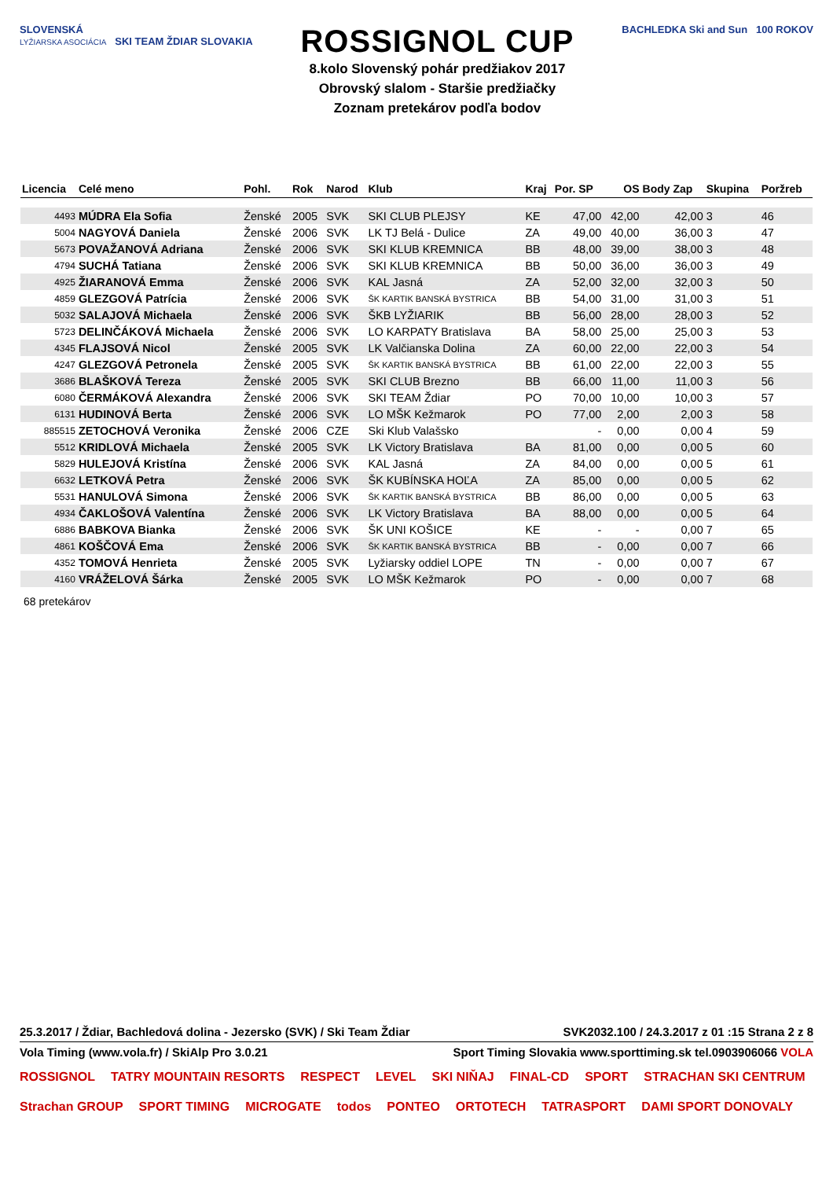SLOVENSKÁ
LYŽIARSKA ASOCIÁCIA SKI TEAM ŽDIAR SLOVAKIA
ROSSIGNOL CUP
8.kolo Slovenský pohár predžiakov 2017
Obrovský slalom - Staršie predžiačky
Zoznam pretekárov podľa bodov
BACHLEDKA Ski and Sun 100 ROKOV
| Licencia | Celé meno | Pohl. | Rok | Narod | Klub | Kraj | Por. SP | OS | Body Zap | Skupina | Poržreb |
| --- | --- | --- | --- | --- | --- | --- | --- | --- | --- | --- | --- |
| 4493 | MÚDRA Ela Sofia | Ženské | 2005 | SVK | SKI CLUB PLEJSY | KE | 47,00 | 42,00 | 42,00 | 3 | 46 |
| 5004 | NAGYOVÁ Daniela | Ženské | 2006 | SVK | LK TJ Belá - Dulice | ZA | 49,00 | 40,00 | 36,00 | 3 | 47 |
| 5673 | POVAŽANOVÁ Adriana | Ženské | 2006 | SVK | SKI KLUB KREMNICA | BB | 48,00 | 39,00 | 38,00 | 3 | 48 |
| 4794 | SUCHÁ Tatiana | Ženské | 2006 | SVK | SKI KLUB KREMNICA | BB | 50,00 | 36,00 | 36,00 | 3 | 49 |
| 4925 | ŽIARANOVÁ Emma | Ženské | 2006 | SVK | KAL Jasná | ZA | 52,00 | 32,00 | 32,00 | 3 | 50 |
| 4859 | GLEZGOVÁ Patrícia | Ženské | 2006 | SVK | ŠK KARTIK BANSKÁ BYSTRICA | BB | 54,00 | 31,00 | 31,00 | 3 | 51 |
| 5032 | SALAJOVÁ Michaela | Ženské | 2006 | SVK | ŠKB LYŽIARIK | BB | 56,00 | 28,00 | 28,00 | 3 | 52 |
| 5723 | DELINČÁKOVÁ Michaela | Ženské | 2006 | SVK | LO KARPATY Bratislava | BA | 58,00 | 25,00 | 25,00 | 3 | 53 |
| 4345 | FLAJSOVÁ Nicol | Ženské | 2005 | SVK | LK Valčianska Dolina | ZA | 60,00 | 22,00 | 22,00 | 3 | 54 |
| 4247 | GLEZGOVÁ Petronela | Ženské | 2005 | SVK | ŠK KARTIK BANSKÁ BYSTRICA | BB | 61,00 | 22,00 | 22,00 | 3 | 55 |
| 3686 | BLAŠKOVÁ Tereza | Ženské | 2005 | SVK | SKI CLUB Brezno | BB | 66,00 | 11,00 | 11,00 | 3 | 56 |
| 6080 | ČERMÁKOVÁ Alexandra | Ženské | 2006 | SVK | SKI TEAM Ždiar | PO | 70,00 | 10,00 | 10,00 | 3 | 57 |
| 6131 | HUDINOVÁ Berta | Ženské | 2006 | SVK | LO MŠK Kežmarok | PO | 77,00 | 2,00 | 2,00 | 3 | 58 |
| 885515 | ZETOCHOVÁ Veronika | Ženské | 2006 | CZE | Ski Klub Valašsko | | - | 0,00 | 0,00 | 4 | 59 |
| 5512 | KRIDLOVÁ Michaela | Ženské | 2005 | SVK | LK Victory Bratislava | BA | 81,00 | 0,00 | 0,00 | 5 | 60 |
| 5829 | HULEJOVÁ Kristína | Ženské | 2006 | SVK | KAL Jasná | ZA | 84,00 | 0,00 | 0,00 | 5 | 61 |
| 6632 | LETKOVÁ Petra | Ženské | 2006 | SVK | ŠK KUBÍNSKA HOĽA | ZA | 85,00 | 0,00 | 0,00 | 5 | 62 |
| 5531 | HANULOVÁ Simona | Ženské | 2006 | SVK | ŠK KARTIK BANSKÁ BYSTRICA | BB | 86,00 | 0,00 | 0,00 | 5 | 63 |
| 4934 | ČAKLOŠOVÁ Valentína | Ženské | 2006 | SVK | LK Victory Bratislava | BA | 88,00 | 0,00 | 0,00 | 5 | 64 |
| 6886 | BABKOVA Bianka | Ženské | 2006 | SVK | ŠK UNI KOŠICE | KE | - | - | 0,00 | 7 | 65 |
| 4861 | KOŠČOVÁ Ema | Ženské | 2006 | SVK | ŠK KARTIK BANSKÁ BYSTRICA | BB | - | 0,00 | 0,00 | 7 | 66 |
| 4352 | TOMOVÁ Henrieta | Ženské | 2005 | SVK | Lyžiarsky oddiel LOPE | TN | - | 0,00 | 0,00 | 7 | 67 |
| 4160 | VRÁŽELOVÁ Šárka | Ženské | 2005 | SVK | LO MŠK Kežmarok | PO | - | 0,00 | 0,00 | 7 | 68 |
68 pretekárov
25.3.2017 / Ždiar, Bachledová dolina - Jezersko (SVK) / Ski Team Ždiar SVK2032.100 / 24.3.2017 z 01 :15 Strana 2 z 8
Vola Timing (www.vola.fr) / SkiAlp Pro 3.0.21 Sport Timing Slovakia www.sporttiming.sk tel.0903906066 VOLA
ROSSIGNOL TATRY MOUNTAIN RESORTS RESPECT LEVEL SKI NIŇAJ FINAL-CD SPORT STRACHAN SKI CENTRUM Strachan GROUP SPORT TIMING MICROGATE todos PONTEO ORTOTECH TATRASPORT DAMI SPORT DONOVALY